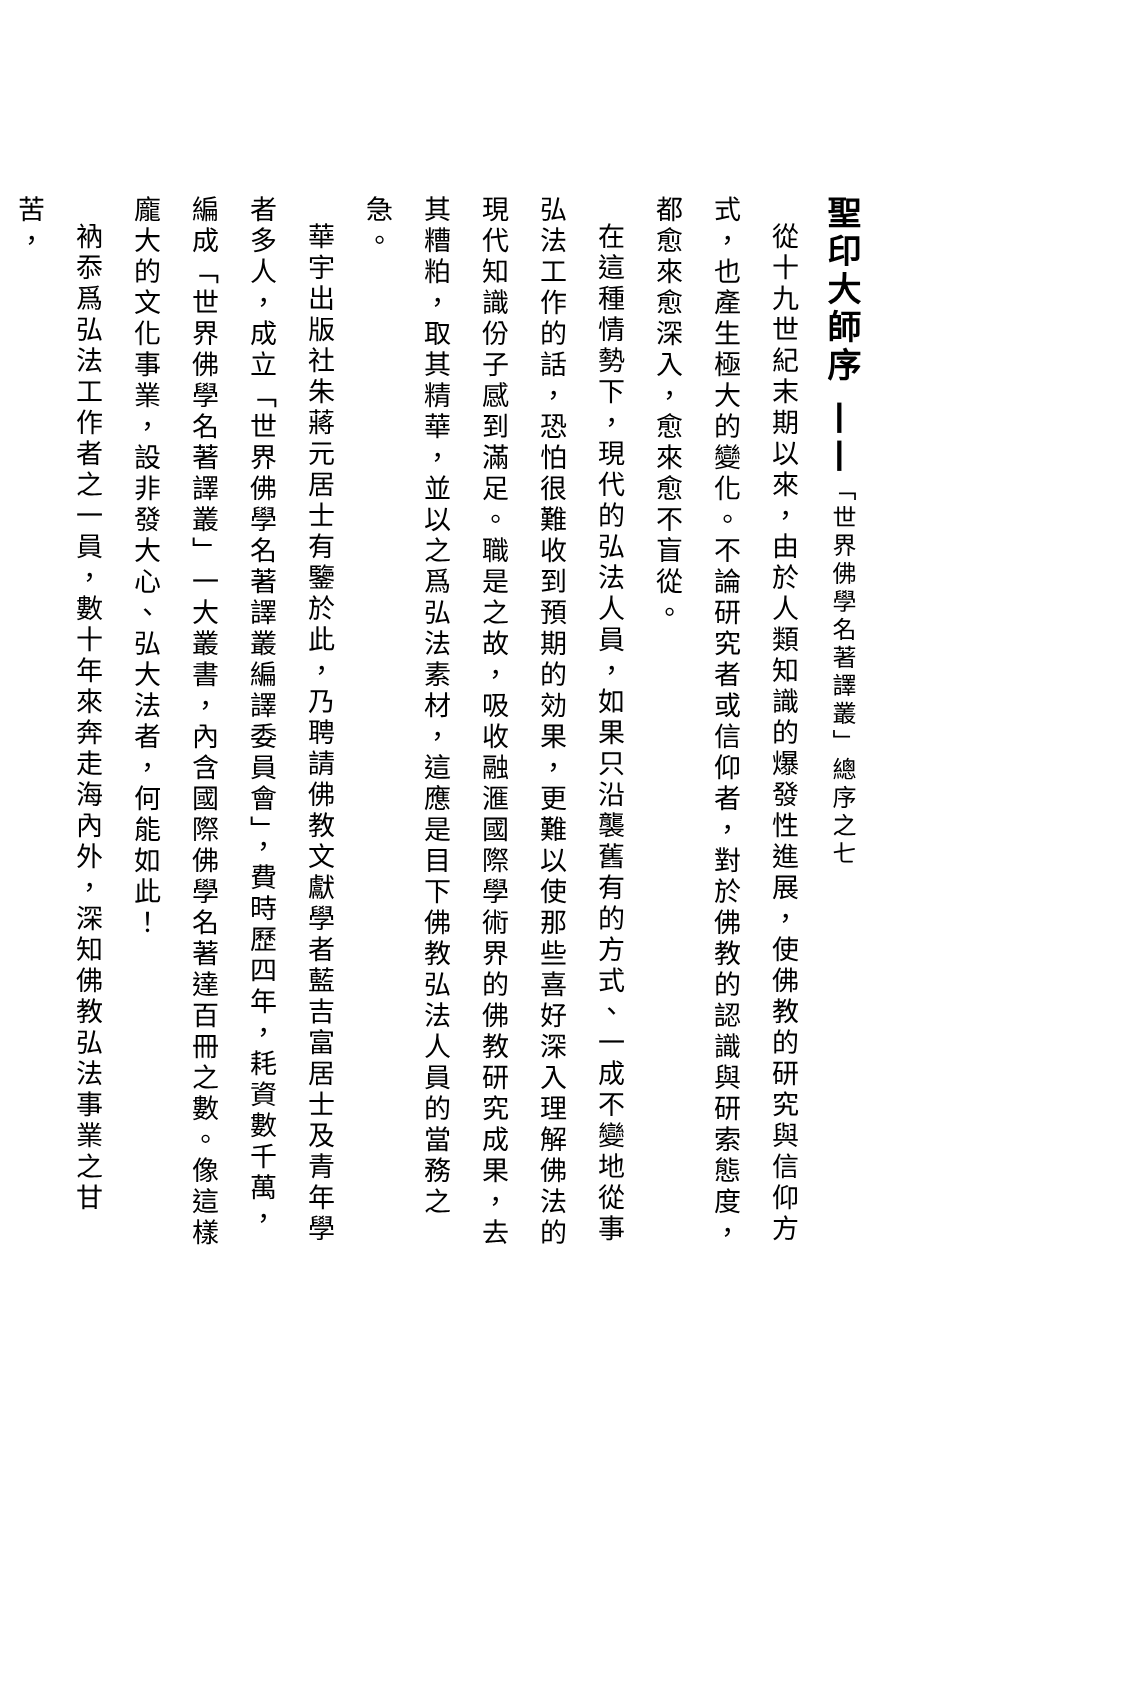聖印大師序 ——「世界佛學名著譯叢」總序之七
從十九世紀末期以來，由於人類知識的爆發性進展，使佛教的研究與信仰方式，也產生極大的變化。不論研究者或信仰者，對於佛教的認識與研索態度，都愈來愈深入，愈來愈不盲從。
在這種情勢下，現代的弘法人員，如果只沿襲舊有的方式、一成不變地從事弘法工作的話，恐怕很難收到預期的効果，更難以使那些喜好深入理解佛法的現代知識份子感到滿足。職是之故，吸收融滙國際學術界的佛教研究成果，去其糟粕，取其精華，並以之爲弘法素材，這應是目下佛教弘法人員的當務之急。
華宇出版社朱蔣元居士有鑒於此，乃聘請佛教文獻學者藍吉富居士及青年學者多人，成立「世界佛學名著譯叢編譯委員會」，費時歷四年，耗資數千萬，編成「世界佛學名著譯叢」一大叢書，內含國際佛學名著達百冊之數。像這樣龐大的文化事業，設非發大心、弘大法者，何能如此！
衲忝爲弘法工作者之一員，數十年來奔走海內外，深知佛教弘法事業之甘苦，